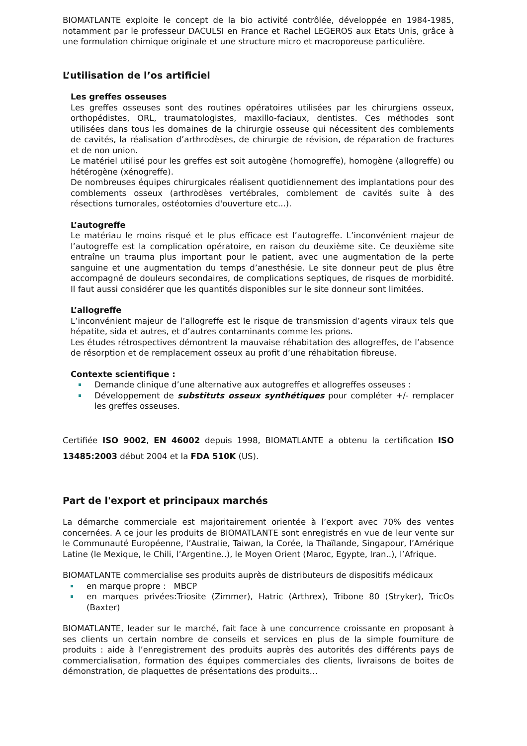BIOMATLANTE exploite le concept de la bio activité contrôlée, développée en 1984-1985, notamment par le professeur DACULSI en France et Rachel LEGEROS aux Etats Unis, grâce à une formulation chimique originale et une structure micro et macroporeuse particulière.
L’utilisation de l’os artificiel
Les greffes osseuses
Les greffes osseuses sont des routines opératoires utilisées par les chirurgiens osseux, orthopédistes, ORL, traumatologistes, maxillo-faciaux, dentistes. Ces méthodes sont utilisées dans tous les domaines de la chirurgie osseuse qui nécessitent des comblements de cavités, la réalisation d’arthrodèses, de chirurgie de révision, de réparation de fractures et de non union.
Le matériel utilisé pour les greffes est soit autogène (homogreffe), homogène (allogreffe) ou hétérogène (xénogreffe).
De nombreuses équipes chirurgicales réalisent quotidiennement des implantations pour des comblements osseux (arthrodèses vertébrales, comblement de cavités suite à des résections tumorales, ostéotomies d'ouverture etc...).
L’autogreffe
Le matériau le moins risqué et le plus efficace est l’autogreffe. L’inconvénient majeur de l’autogreffe est la complication opératoire, en raison du deuxième site. Ce deuxième site entraîne un trauma plus important pour le patient, avec une augmentation de la perte sanguine et une augmentation du temps d’anesthésie. Le site donneur peut de plus être accompagné de douleurs secondaires, de complications septiques, de risques de morbidité. Il faut aussi considérer que les quantités disponibles sur le site donneur sont limitées.
L’allogreffe
L’inconvénient majeur de l’allogreffe est le risque de transmission d’agents viraux tels que hépatite, sida et autres, et d’autres contaminants comme les prions.
Les études rétrospectives démontrent la mauvaise réhabitation des allogreffes, de l’absence de résorption et de remplacement osseux au profit d’une réhabitation fibreuse.
Contexte scientifique :
Demande clinique d’une alternative aux autogreffes et allogreffes osseuses :
Développement de substituts osseux synthétiques pour compléter +/- remplacer les greffes osseuses.
Certifiée ISO 9002, EN 46002 depuis 1998, BIOMATLANTE a obtenu la certification ISO 13485:2003 début 2004 et la FDA 510K (US).
Part de l'export et principaux marchés
La démarche commerciale est majoritairement orientée à l’export avec 70% des ventes concernées. A ce jour les produits de BIOMATLANTE sont enregistrés en vue de leur vente sur le Communauté Européenne, l’Australie, Taiwan, la Corée, la Thaïlande, Singapour, l’Amérique Latine (le Mexique, le Chili, l’Argentine..), le Moyen Orient (Maroc, Egypte, Iran..), l’Afrique.
BIOMATLANTE commercialise ses produits auprès de distributeurs de dispositifs médicaux
en marque propre : MBCP
en marques privées:Triosite (Zimmer), Hatric (Arthrex), Tribone 80 (Stryker), TricOs (Baxter)
BIOMATLANTE, leader sur le marché, fait face à une concurrence croissante en proposant à ses clients un certain nombre de conseils et services en plus de la simple fourniture de produits : aide à l’enregistrement des produits auprès des autorités des différents pays de commercialisation, formation des équipes commerciales des clients, livraisons de boites de démonstration, de plaquettes de présentations des produits…